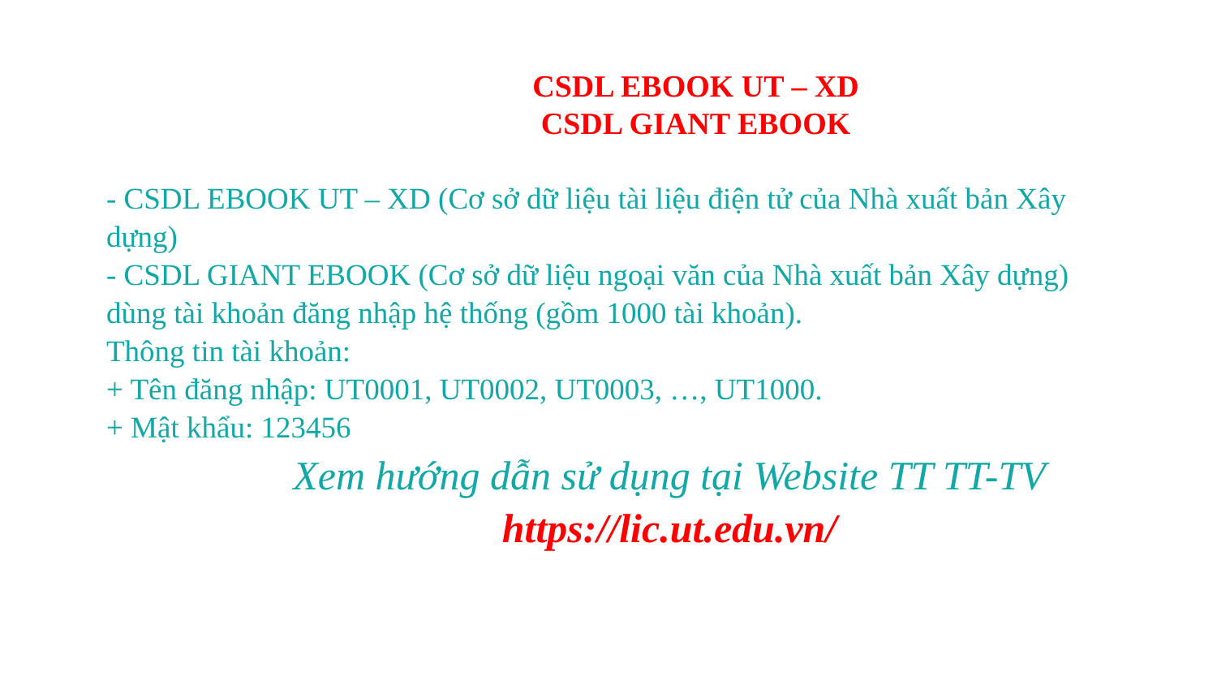CSDL EBOOK UT – XD
CSDL GIANT EBOOK
- CSDL EBOOK UT – XD (Cơ sở dữ liệu tài liệu điện tử của Nhà xuất bản Xây dựng)
- CSDL GIANT EBOOK (Cơ sở dữ liệu ngoại văn của Nhà xuất bản Xây dựng) dùng tài khoản đăng nhập hệ thống (gồm 1000 tài khoản).
Thông tin tài khoản:
+ Tên đăng nhập: UT0001, UT0002, UT0003, …, UT1000.
+ Mật khẩu: 123456
Xem hướng dẫn sử dụng tại Website TT TT-TV
https://lic.ut.edu.vn/